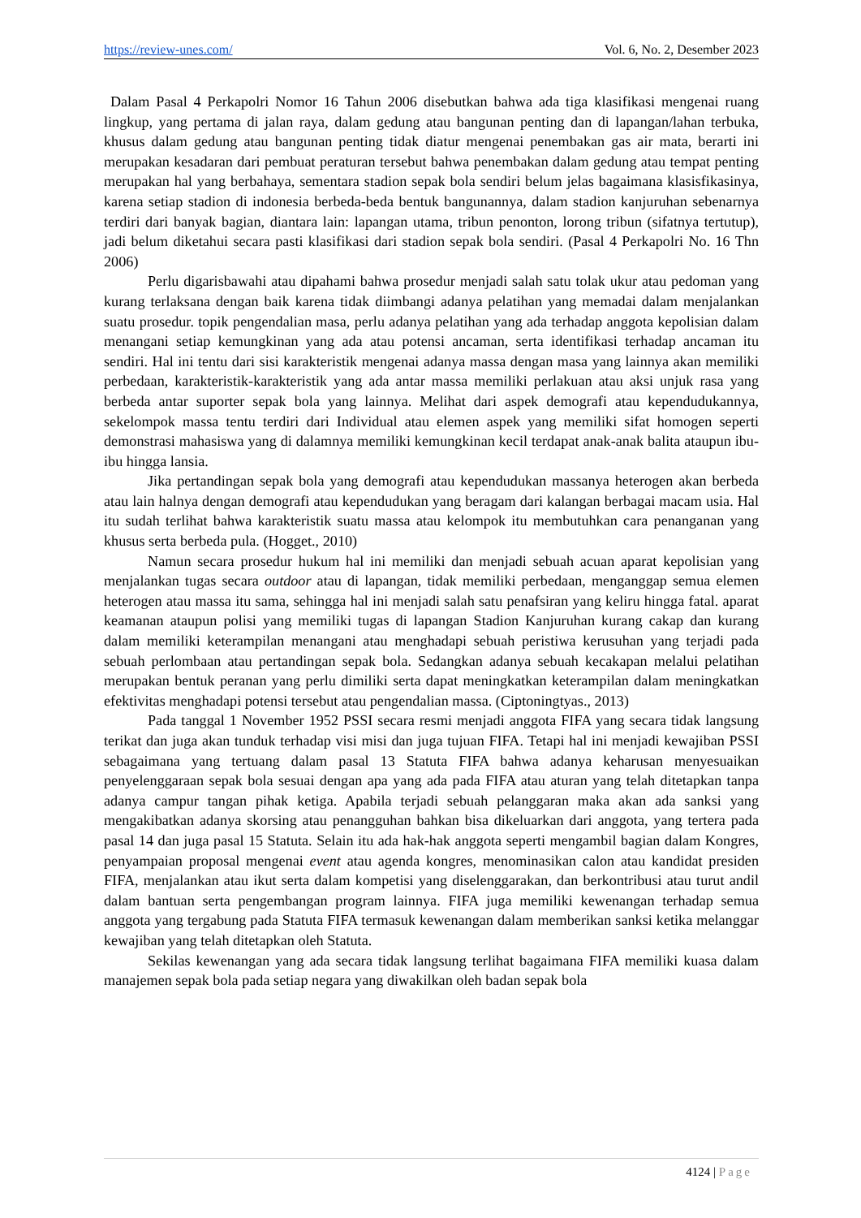https://review-unes.com/ Vol. 6, No. 2, Desember 2023
Dalam Pasal 4 Perkapolri Nomor 16 Tahun 2006 disebutkan bahwa ada tiga klasifikasi mengenai ruang lingkup, yang pertama di jalan raya, dalam gedung atau bangunan penting dan di lapangan/lahan terbuka, khusus dalam gedung atau bangunan penting tidak diatur mengenai penembakan gas air mata, berarti ini merupakan kesadaran dari pembuat peraturan tersebut bahwa penembakan dalam gedung atau tempat penting merupakan hal yang berbahaya, sementara stadion sepak bola sendiri belum jelas bagaimana klasisfikasinya, karena setiap stadion di indonesia berbeda-beda bentuk bangunannya, dalam stadion kanjuruhan sebenarnya terdiri dari banyak bagian, diantara lain: lapangan utama, tribun penonton, lorong tribun (sifatnya tertutup), jadi belum diketahui secara pasti klasifikasi dari stadion sepak bola sendiri. (Pasal 4 Perkapolri No. 16 Thn 2006)
Perlu digarisbawahi atau dipahami bahwa prosedur menjadi salah satu tolak ukur atau pedoman yang kurang terlaksana dengan baik karena tidak diimbangi adanya pelatihan yang memadai dalam menjalankan suatu prosedur. topik pengendalian masa, perlu adanya pelatihan yang ada terhadap anggota kepolisian dalam menangani setiap kemungkinan yang ada atau potensi ancaman, serta identifikasi terhadap ancaman itu sendiri. Hal ini tentu dari sisi karakteristik mengenai adanya massa dengan masa yang lainnya akan memiliki perbedaan, karakteristik-karakteristik yang ada antar massa memiliki perlakuan atau aksi unjuk rasa yang berbeda antar suporter sepak bola yang lainnya. Melihat dari aspek demografi atau kependudukannya, sekelompok massa tentu terdiri dari Individual atau elemen aspek yang memiliki sifat homogen seperti demonstrasi mahasiswa yang di dalamnya memiliki kemungkinan kecil terdapat anak-anak balita ataupun ibu-ibu hingga lansia.
Jika pertandingan sepak bola yang demografi atau kependudukan massanya heterogen akan berbeda atau lain halnya dengan demografi atau kependudukan yang beragam dari kalangan berbagai macam usia. Hal itu sudah terlihat bahwa karakteristik suatu massa atau kelompok itu membutuhkan cara penanganan yang khusus serta berbeda pula. (Hogget., 2010)
Namun secara prosedur hukum hal ini memiliki dan menjadi sebuah acuan aparat kepolisian yang menjalankan tugas secara outdoor atau di lapangan, tidak memiliki perbedaan, menganggap semua elemen heterogen atau massa itu sama, sehingga hal ini menjadi salah satu penafsiran yang keliru hingga fatal. aparat keamanan ataupun polisi yang memiliki tugas di lapangan Stadion Kanjuruhan kurang cakap dan kurang dalam memiliki keterampilan menangani atau menghadapi sebuah peristiwa kerusuhan yang terjadi pada sebuah perlombaan atau pertandingan sepak bola. Sedangkan adanya sebuah kecakapan melalui pelatihan merupakan bentuk peranan yang perlu dimiliki serta dapat meningkatkan keterampilan dalam meningkatkan efektivitas menghadapi potensi tersebut atau pengendalian massa. (Ciptoningtyas., 2013)
Pada tanggal 1 November 1952 PSSI secara resmi menjadi anggota FIFA yang secara tidak langsung terikat dan juga akan tunduk terhadap visi misi dan juga tujuan FIFA. Tetapi hal ini menjadi kewajiban PSSI sebagaimana yang tertuang dalam pasal 13 Statuta FIFA bahwa adanya keharusan menyesuaikan penyelenggaraan sepak bola sesuai dengan apa yang ada pada FIFA atau aturan yang telah ditetapkan tanpa adanya campur tangan pihak ketiga. Apabila terjadi sebuah pelanggaran maka akan ada sanksi yang mengakibatkan adanya skorsing atau penangguhan bahkan bisa dikeluarkan dari anggota, yang tertera pada pasal 14 dan juga pasal 15 Statuta. Selain itu ada hak-hak anggota seperti mengambil bagian dalam Kongres, penyampaian proposal mengenai event atau agenda kongres, menominasikan calon atau kandidat presiden FIFA, menjalankan atau ikut serta dalam kompetisi yang diselenggarakan, dan berkontribusi atau turut andil dalam bantuan serta pengembangan program lainnya. FIFA juga memiliki kewenangan terhadap semua anggota yang tergabung pada Statuta FIFA termasuk kewenangan dalam memberikan sanksi ketika melanggar kewajiban yang telah ditetapkan oleh Statuta.
Sekilas kewenangan yang ada secara tidak langsung terlihat bagaimana FIFA memiliki kuasa dalam manajemen sepak bola pada setiap negara yang diwakilkan oleh badan sepak bola
4124 | Page